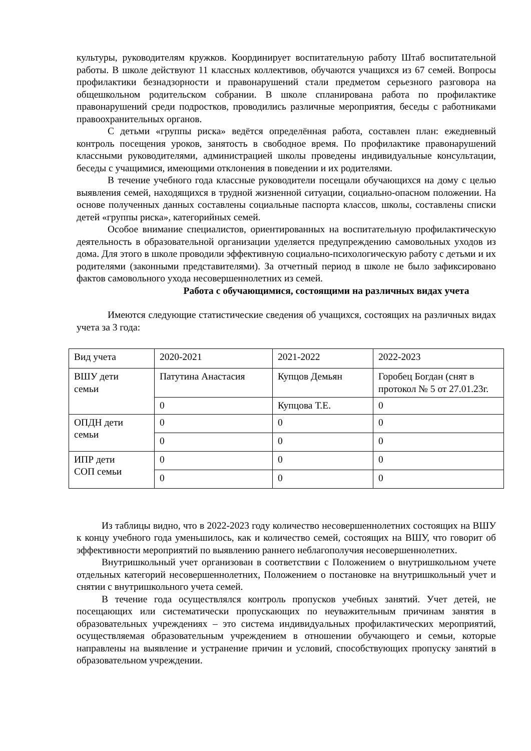культуры, руководителям кружков. Координирует воспитательную работу Штаб воспитательной работы. В школе действуют 11 классных коллективов, обучаются учащихся из 67 семей. Вопросы профилактики безнадзорности и правонарушений стали предметом серьезного разговора на общешкольном родительском собрании. В школе спланирована работа по профилактике правонарушений среди подростков, проводились различные мероприятия, беседы с работниками правоохранительных органов.
С детьми «группы риска» ведётся определённая работа, составлен план: ежедневный контроль посещения уроков, занятость в свободное время. По профилактике правонарушений классными руководителями, администрацией школы проведены индивидуальные консультации, беседы с учащимися, имеющими отклонения в поведении и их родителями.
В течение учебного года классные руководители посещали обучающихся на дому с целью выявления семей, находящихся в трудной жизненной ситуации, социально-опасном положении. На основе полученных данных составлены социальные паспорта классов, школы, составлены списки детей «группы риска», категорийных семей.
Особое внимание специалистов, ориентированных на воспитательную профилактическую деятельность в образовательной организации уделяется предупреждению самовольных уходов из дома. Для этого в школе проводили эффективную социально-психологическую работу с детьми и их родителями (законными представителями). За отчетный период в школе не было зафиксировано фактов самовольного ухода несовершеннолетних из семей.
Работа с обучающимися, состоящими на различных видах учета
Имеются следующие статистические сведения об учащихся, состоящих на различных видах учета за 3 года:
| Вид учета | 2020-2021 | 2021-2022 | 2022-2023 |
| ВШУ дети семьи | Патутина Анастасия | Купцов Демьян | Горобец Богдан (снят в протокол № 5 от 27.01.23г. |
| | 0 | Купцова Т.Е. | 0 |
| ОПДН дети семьи | 0 | 0 | 0 |
| | 0 | 0 | 0 |
| ИПР дети СОП семьи | 0 | 0 | 0 |
| | 0 | 0 | 0 |
Из таблицы видно, что в 2022-2023 году количество несовершеннолетних состоящих на ВШУ к концу учебного года уменьшилось, как и количество семей, состоящих на ВШУ, что говорит об эффективности мероприятий по выявлению раннего неблагополучия несовершеннолетних.
Внутришкольный учет организован в соответствии с Положением о внутришкольном учете отдельных категорий несовершеннолетних, Положением о постановке на внутришкольный учет и снятии с внутришкольного учета семей.
В течение года осуществлялся контроль пропусков учебных занятий. Учет детей, не посещающих или систематически пропускающих по неуважительным причинам занятия в образовательных учреждениях – это система индивидуальных профилактических мероприятий, осуществляемая образовательным учреждением в отношении обучающего и семьи, которые направлены на выявление и устранение причин и условий, способствующих пропуску занятий в образовательном учреждении.